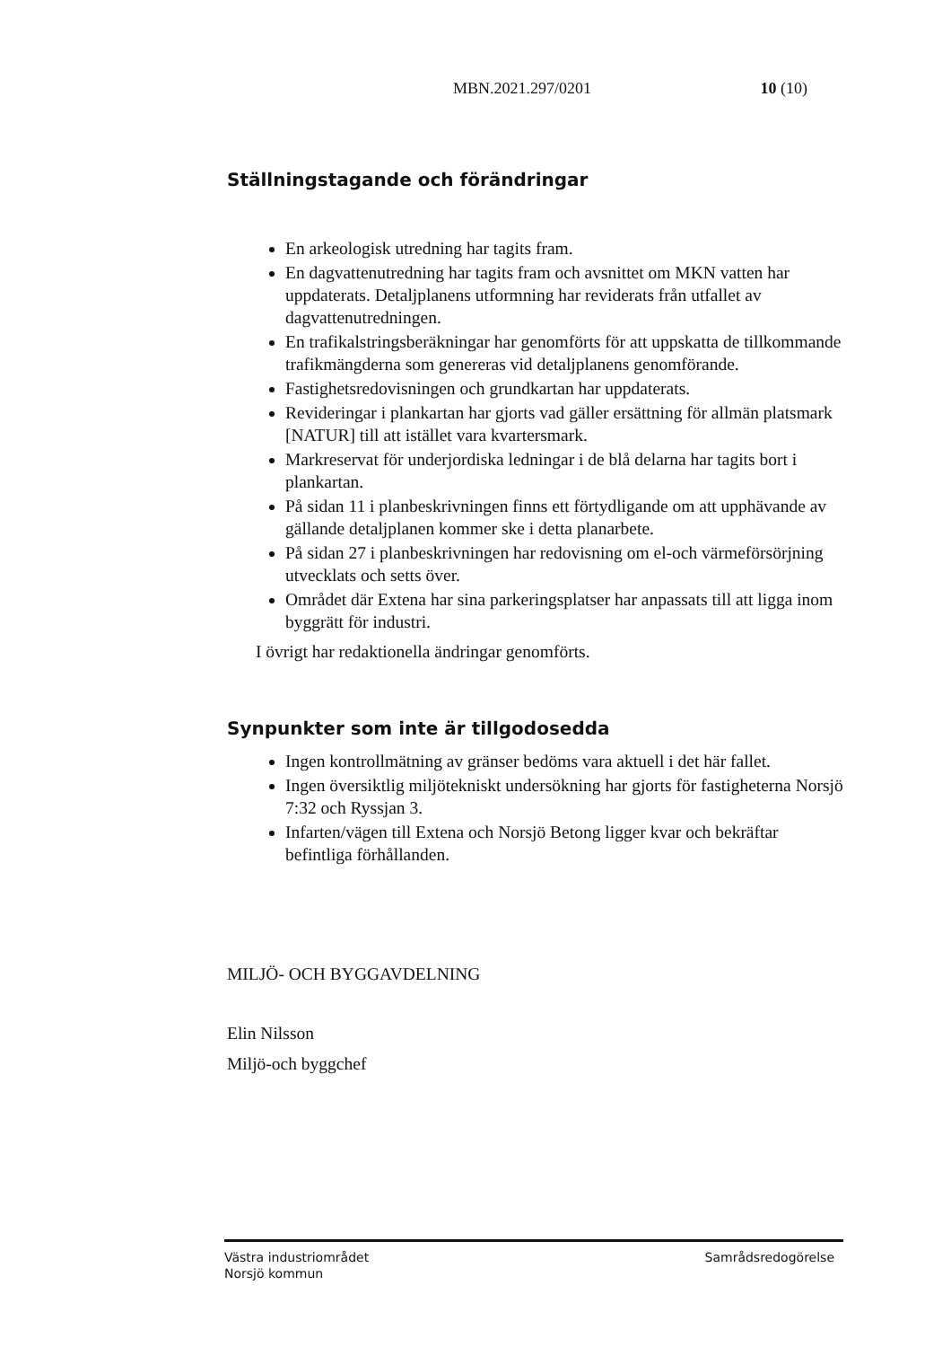MBN.2021.297/0201 10 (10)
Ställningstagande och förändringar
En arkeologisk utredning har tagits fram.
En dagvattenutredning har tagits fram och avsnittet om MKN vatten har uppdaterats. Detaljplanens utformning har reviderats från utfallet av dagvattenutredningen.
En trafikalstringsberäkningar har genomförts för att uppskatta de tillkommande trafikmängderna som genereras vid detaljplanens genomförande.
Fastighetsredovisningen och grundkartan har uppdaterats.
Revideringar i plankartan har gjorts vad gäller ersättning för allmän platsmark [NATUR] till att istället vara kvartersmark.
Markreservat för underjordiska ledningar i de blå delarna har tagits bort i plankartan.
På sidan 11 i planbeskrivningen finns ett förtydligande om att upphävande av gällande detaljplanen kommer ske i detta planarbete.
På sidan 27 i planbeskrivningen har redovisning om el-och värmeförsörjning utvecklats och setts över.
Området där Extena har sina parkeringsplatser har anpassats till att ligga inom byggrätt för industri.
I övrigt har redaktionella ändringar genomförts.
Synpunkter som inte är tillgodosedda
Ingen kontrollmätning av gränser bedöms vara aktuell i det här fallet.
Ingen översiktlig miljötekniskt undersökning har gjorts för fastigheterna Norsjö 7:32 och Ryssjan 3.
Infarten/vägen till Extena och Norsjö Betong ligger kvar och bekräftar befintliga förhållanden.
MILJÖ- OCH BYGGAVDELNING
Elin Nilsson
Miljö-och byggchef
Västra industriområdet
Norsjö kommun Samrådsredogörelse